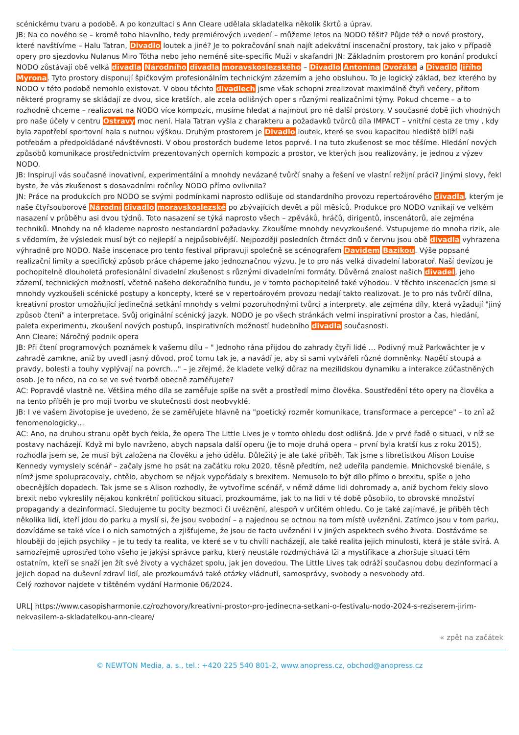scénickému tvaru a podobě. A po konzultaci s Ann Cleare udělala skladatelka několik škrtů a úprav.
JB: Na co nového se – kromě toho hlavního, tedy premiérových uvedení – můžeme letos na NODO těšit? Půjde též o nové prostory, které navštívíme – Halu Tatran, Divadlo loutek a jiné? Je to pokračování snah najít adekvátní inscenační prostory, tak jako v případě opery pro sjezdovku Nulanus Miro Tótha nebo jeho neméně site-specific Muži v skafandri JN: Základním prostorem pro konání produkcí NODO zůstávají obě velká divadla Národního divadla moravskoslezského – Divadlo Antonína Dvořáka a Divadlo Jiřího Myrona. Tyto prostory disponují špičkovým profesionálním technickým zázemím a jeho obsluhou. To je logický základ, bez kterého by NODO v této podobě nemohlo existovat. V obou těchto divadlech jsme však schopni zrealizovat maximálně čtyři večery, přitom některé programy se skládají ze dvou, sice kratších, ale zcela odlišných oper s různými realizačními týmy. Pokud chceme – a to rozhodně chceme – realizovat na NODO více kompozic, musíme hledat a najmout pro ně další prostory. V současné době jich vhodných pro naše účely v centru Ostravy moc není. Hala Tatran vyšla z charakteru a požadavků tvůrců díla IMPACT – vnitřní cesta ze tmy , kdy byla zapotřebí sportovní hala s nutnou výškou. Druhým prostorem je Divadlo loutek, které se svou kapacitou hlediště blíží naši potřebám a předpokládané návštěvnosti. V obou prostorách budeme letos poprvé. I na tuto zkušenost se moc těšíme. Hledání nových způsobů komunikace prostřednictvím prezentovaných operních kompozic a prostor, ve kterých jsou realizovány, je jednou z výzev NODO.
JB: Inspirují vás současné inovativní, experimentální a mnohdy nevázané tvůrčí snahy a řešení ve vlastní režijní práci? Jinými slovy, řekl byste, že vás zkušenost s dosavadními ročníky NODO přímo ovlivnila?
JN: Práce na produkcích pro NODO se svými podmínkami naprosto odlišuje od standardního provozu repertoárového divadla, kterým je naše čtyřsouborové Národní divadlo moravskoslezské po zbývajících devět a půl měsíců. Produkce pro NODO vznikají ve velkém nasazení v průběhu asi dvou týdnů. Toto nasazení se týká naprosto všech – zpěváků, hráčů, dirigentů, inscenátorů, ale zejména techniků. Mnohdy na ně klademe naprosto nestandardní požadavky. Zkoušíme mnohdy nevyzkoušené. Vstupujeme do mnoha rizik, ale s vědomím, že výsledek musí být co nejlepší a nejpůsobivější. Nejpozději posledních čtrnáct dnů v červnu jsou obě divadla vyhrazena výhradně pro NODO. Naše inscenace pro tento festival připravuji společně se scénografem Davidem Bazikou. Výše popsané realizační limity a specifický způsob práce chápeme jako jednoznačnou výzvu. Je to pro nás velká divadelní laboratoř. Naší devízou je pochopitelně dlouholetá profesionální divadelní zkušenost s různými divadelními formáty. Důvěrná znalost našich divadel, jeho zázemí, technických možností, včetně našeho dekoračního fundu, je v tomto pochopitelně také výhodou. V těchto inscenacích jsme si mnohdy vyzkoušeli scénické postupy a koncepty, které se v repertoárovém provozu nedají takto realizovat. Je to pro nás tvůrčí dílna, kreativní prostor umožňující jedinečná setkání mnohdy s velmi pozoruhodnými tvůrci a interprety, ale zejména díly, která vyžadují "jiný způsob čtení" a interpretace. Svůj originální scénický jazyk. NODO je po všech stránkách velmi inspirativní prostor a čas, hledání, paleta experimentu, zkoušení nových postupů, inspirativních možností hudebního divadla současnosti.
Ann Cleare: Náročný podnik opera
JB: Při čtení programových poznámek k vašemu dílu – " Jednoho rána přijdou do zahrady čtyři lidé … Podivný muž Parkwächter je v zahradě zamkne, aniž by uvedl jasný důvod, proč tomu tak je, a navádí je, aby si sami vytvářeli různé domněnky. Napětí stoupá a pravdy, bolesti a touhy vyplývají na povrch…" – je zřejmé, že kladete velký důraz na mezilidskou dynamiku a interakce zúčastněných osob. Je to něco, na co se ve své tvorbě obecně zaměřujete?
AC: Popravdě vlastně ne. Většina mého díla se zaměřuje spíše na svět a prostředí mimo člověka. Soustředění této opery na člověka a na tento příběh je pro moji tvorbu ve skutečnosti dost neobvyklé.
JB: I ve vašem životopise je uvedeno, že se zaměřujete hlavně na "poetický rozměr komunikace, transformace a percepce" – to zní až fenomenologicky…
AC: Ano, na druhou stranu opět bych řekla, že opera The Little Lives je v tomto ohledu dost odlišná. Jde v prvé řadě o situaci, v níž se postavy nacházejí. Když mi bylo navrženo, abych napsala další operu (je to moje druhá opera – první byla kratší kus z roku 2015), rozhodla jsem se, že musí být založena na člověku a jeho údělu. Důležitý je ale také příběh. Tak jsme s libretistkou Alison Louise Kennedy vymyslely scénář – začaly jsme ho psát na začátku roku 2020, těsně předtím, než udeřila pandemie. Mnichovské bienále, s nímž jsme spolupracovaly, chtělo, abychom se nějak vypořádaly s brexitem. Nemuselo to být dílo přímo o brexitu, spíše o jeho obecnějších dopadech. Tak jsme se s Alison rozhodly, že vytvoříme scénář, v němž dáme lidi dohromady a, aniž bychom řekly slovo brexit nebo vykreslily nějakou konkrétní politickou situaci, prozkoumáme, jak to na lidi v té době působilo, to obrovské množství propagandy a dezinformací. Sledujeme tu pocity bezmoci či uvěznění, alespoň v určitém ohledu. Co je také zajímavé, je příběh těch několika lidí, kteří jdou do parku a myslí si, že jsou svobodní – a najednou se octnou na tom místě uvězněni. Zatímco jsou v tom parku, dozvídáme se také více i o nich samotných a zjišťujeme, že jsou de facto uvězněni i v jiných aspektech svého života. Dostáváme se hlouběji do jejich psychiky – je tu tedy ta realita, ve které se v tu chvíli nacházejí, ale také realita jejich minulosti, která je stále svírá. A samozřejmě uprostřed toho všeho je jakýsi správce parku, který neustále rozdmýchává lži a mystifikace a zhoršuje situaci těm ostatním, kteří se snaží jen žít své životy a vycházet spolu, jak jen dovedou. The Little Lives tak odráží současnou dobu dezinformací a jejich dopad na duševní zdraví lidí, ale prozkoumává také otázky vládnutí, samosprávy, svobody a nesvobody atd.
Celý rozhovor najdete v tištěném vydání Harmonie 06/2024.
URL| https://www.casopisharmonie.cz/rozhovory/kreativni-prostor-pro-jedinecna-setkani-o-festivalu-nodo-2024-s-reziserem-jirim-nekvasilem-a-skladatelkou-ann-cleare/
« zpět na začátek
© NEWTON Media, a. s., tel.: +420 225 540 801-2, www.anopress.cz, obchod@anopress.cz